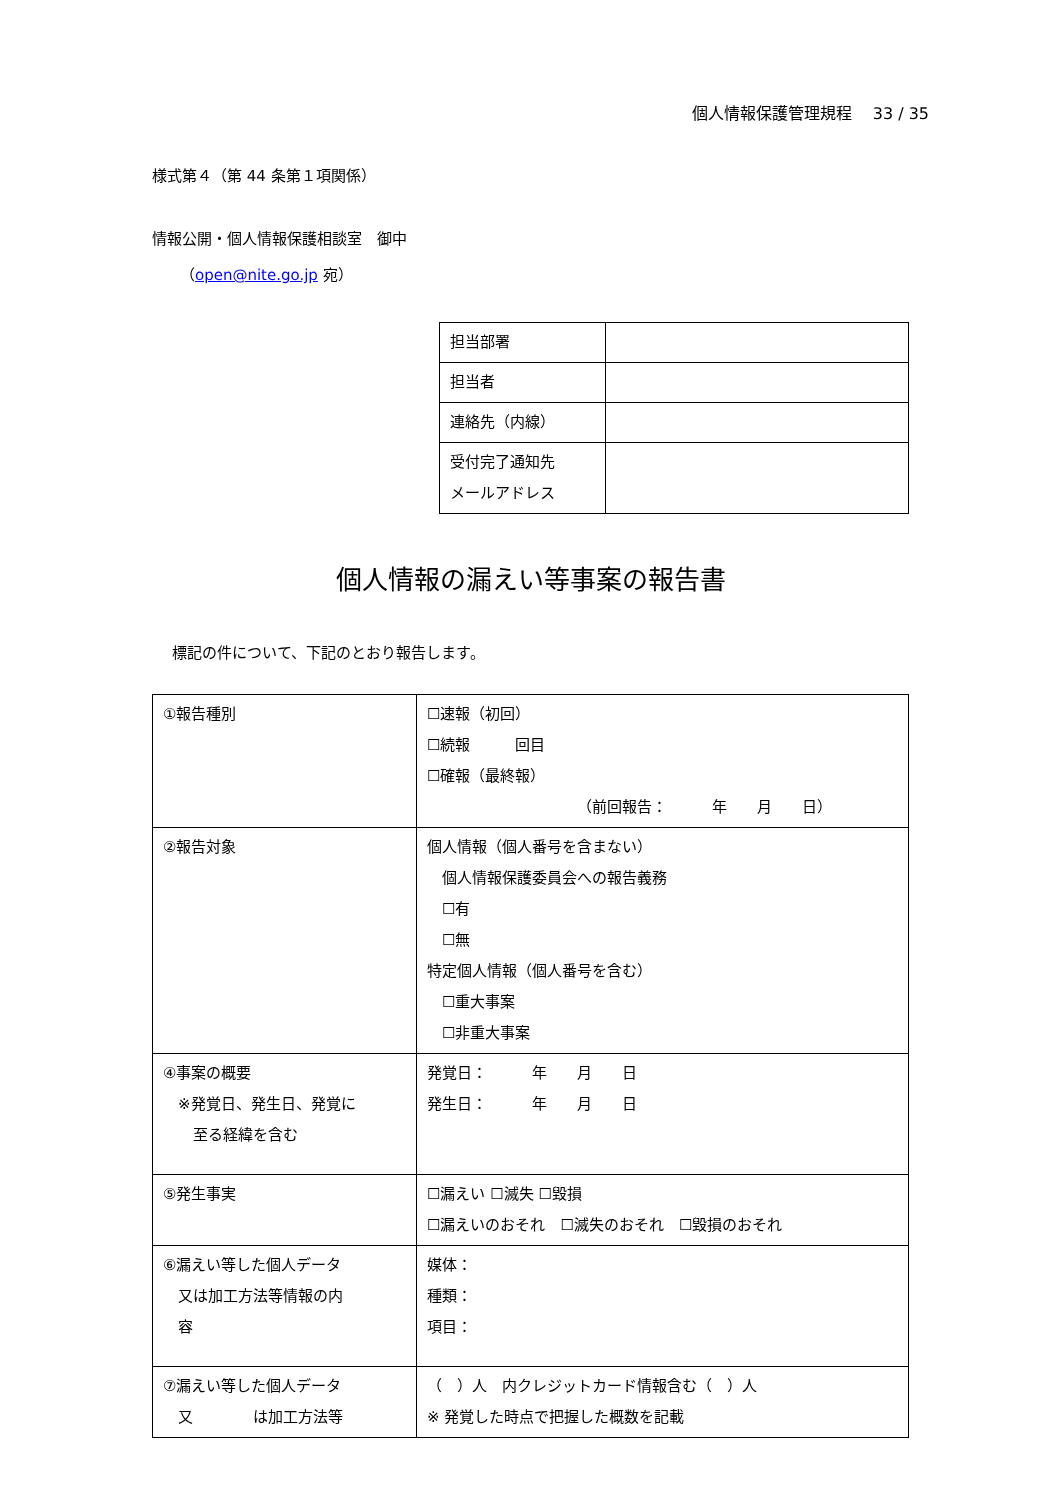個人情報保護管理規程　 33 / 35
様式第４（第 44 条第１項関係）
情報公開・個人情報保護相談室　御中
（open@nite.go.jp 宛）
| 担当部署 | |
| 担当者 | |
| 連絡先（内線） | |
| 受付完了通知先 メールアドレス | |
個人情報の漏えい等事案の報告書
標記の件について、下記のとおり報告します。
| ①報告種別 | ☐速報（初回） ☐続報 回目 ☐確報（最終報） （前回報告： 年 月 日） |
| ②報告対象 | 個人情報（個人番号を含まない） 個人情報保護委員会への報告義務 ☐有 ☐無 特定個人情報（個人番号を含む） ☐重大事案 ☐非重大事案 |
| ④事案の概要 ※発覚日、発生日、発覚に 至る経緯を含む | 発覚日： 年 月 日 発生日： 年 月 日 |
| ⑤発生事実 | ☐漏えい ☐滅失 ☐毀損 ☐漏えいのおそれ ☐滅失のおそれ ☐毀損のおそれ |
| ⑥漏えい等した個人データ 又は加工方法等情報の内 容 | 媒体： 種類： 項目： |
| ⑦漏えい等した個人データ 又 は加工方法等 | （ ）人 内クレジットカード情報含む（ ）人 ※ 発覚した時点で把握した概数を記載 |